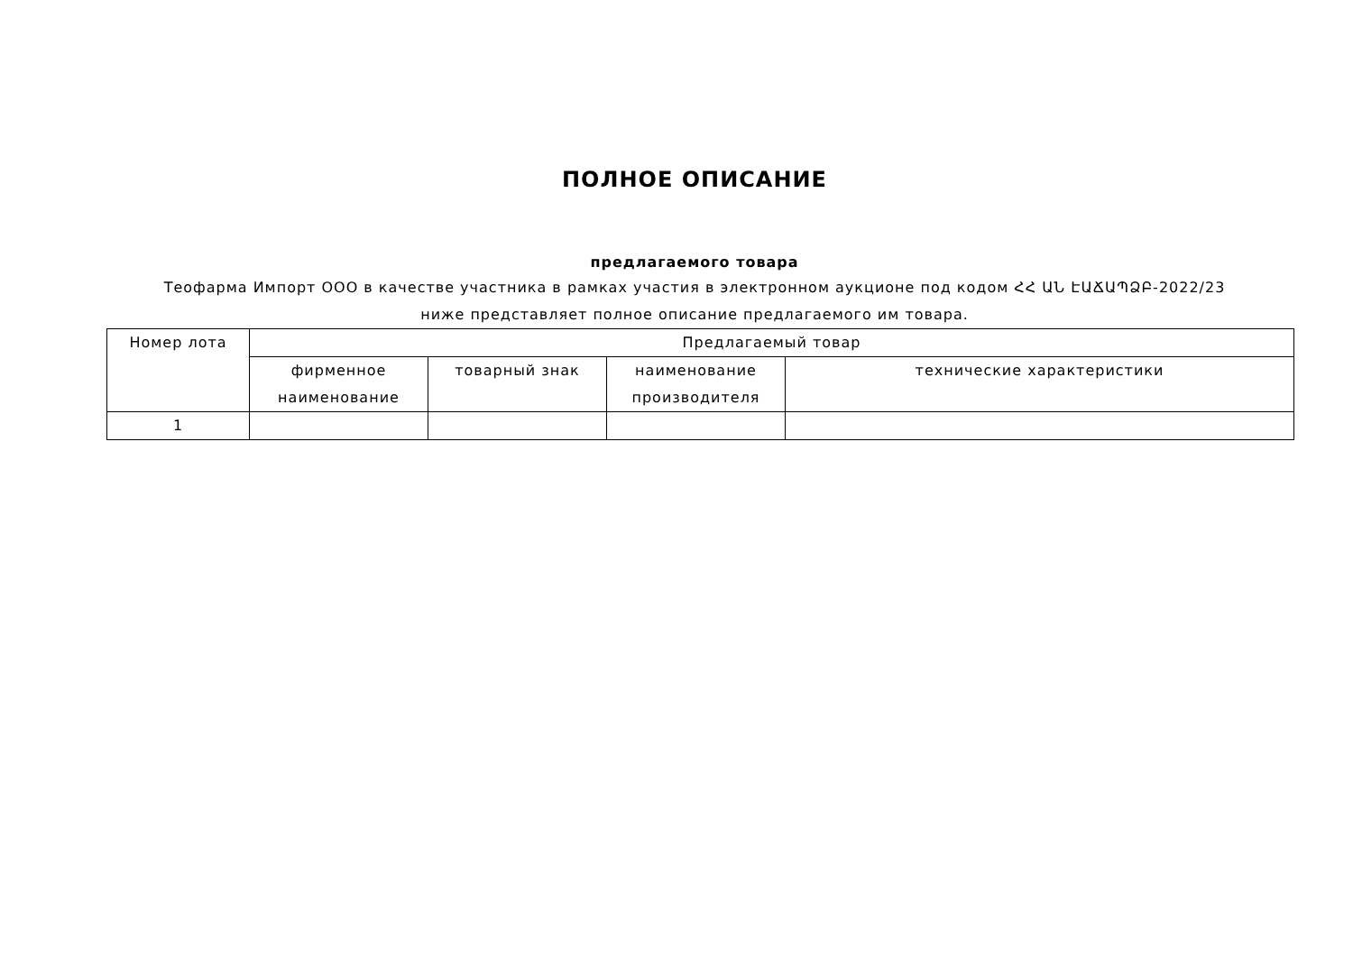ПОЛНОЕ ОПИСАНИЕ
предлагаемого товара
Теофарма Импорт ООО в качестве участника в рамках участия в электронном аукционе под кодом ՀՀ ԱՆ ԷԱՃԱՊՁԲ-2022/23
ниже представляет полное описание предлагаемого им товара.
| Номер лота | Предлагаемый товар | | | |
| --- | --- | --- | --- | --- |
| | фирменное наименование | товарный знак | наименование производителя | технические характеристики |
| 1 | | | | |